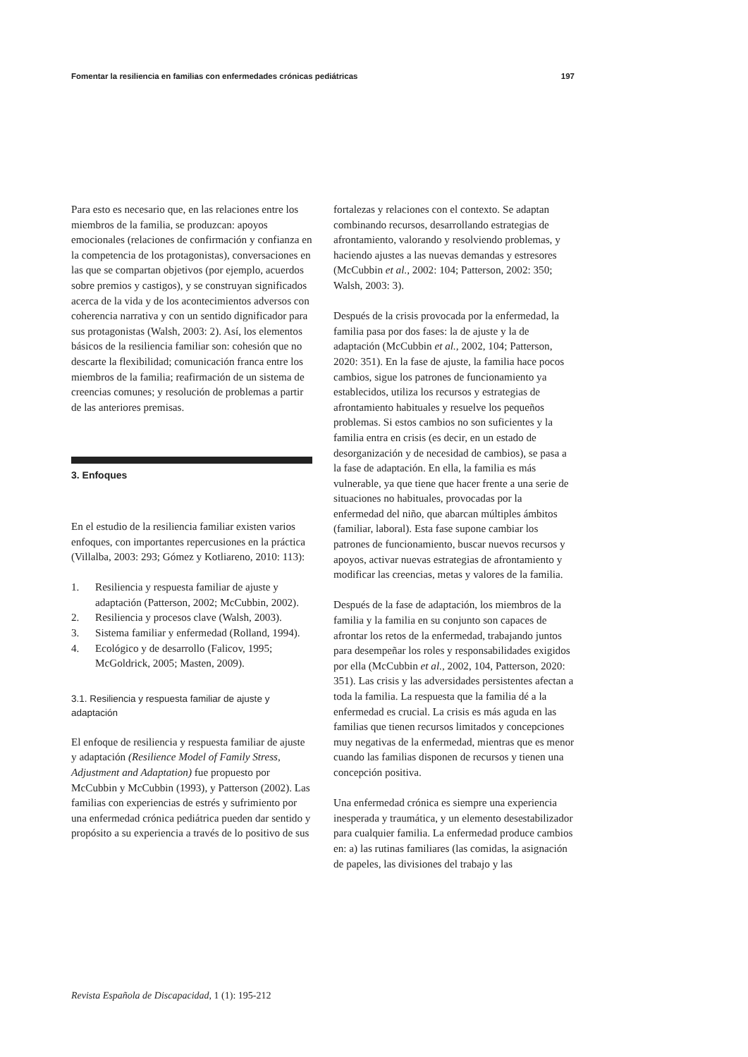Fomentar la resiliencia en familias con enfermedades crónicas pediátricas 197
Para esto es necesario que, en las relaciones entre los miembros de la familia, se produzcan: apoyos emocionales (relaciones de confirmación y confianza en la competencia de los protagonistas), conversaciones en las que se compartan objetivos (por ejemplo, acuerdos sobre premios y castigos), y se construyan significados acerca de la vida y de los acontecimientos adversos con coherencia narrativa y con un sentido dignificador para sus protagonistas (Walsh, 2003: 2). Así, los elementos básicos de la resiliencia familiar son: cohesión que no descarte la flexibilidad; comunicación franca entre los miembros de la familia; reafirmación de un sistema de creencias comunes; y resolución de problemas a partir de las anteriores premisas.
3. Enfoques
En el estudio de la resiliencia familiar existen varios enfoques, con importantes repercusiones en la práctica (Villalba, 2003: 293; Gómez y Kotliareno, 2010: 113):
1. Resiliencia y respuesta familiar de ajuste y adaptación (Patterson, 2002; McCubbin, 2002).
2. Resiliencia y procesos clave (Walsh, 2003).
3. Sistema familiar y enfermedad (Rolland, 1994).
4. Ecológico y de desarrollo (Falicov, 1995; McGoldrick, 2005; Masten, 2009).
3.1. Resiliencia y respuesta familiar de ajuste y adaptación
El enfoque de resiliencia y respuesta familiar de ajuste y adaptación (Resilience Model of Family Stress, Adjustment and Adaptation) fue propuesto por McCubbin y McCubbin (1993), y Patterson (2002). Las familias con experiencias de estrés y sufrimiento por una enfermedad crónica pediátrica pueden dar sentido y propósito a su experiencia a través de lo positivo de sus
fortalezas y relaciones con el contexto. Se adaptan combinando recursos, desarrollando estrategias de afrontamiento, valorando y resolviendo problemas, y haciendo ajustes a las nuevas demandas y estresores (McCubbin et al., 2002: 104; Patterson, 2002: 350; Walsh, 2003: 3).
Después de la crisis provocada por la enfermedad, la familia pasa por dos fases: la de ajuste y la de adaptación (McCubbin et al., 2002, 104; Patterson, 2020: 351). En la fase de ajuste, la familia hace pocos cambios, sigue los patrones de funcionamiento ya establecidos, utiliza los recursos y estrategias de afrontamiento habituales y resuelve los pequeños problemas. Si estos cambios no son suficientes y la familia entra en crisis (es decir, en un estado de desorganización y de necesidad de cambios), se pasa a la fase de adaptación. En ella, la familia es más vulnerable, ya que tiene que hacer frente a una serie de situaciones no habituales, provocadas por la enfermedad del niño, que abarcan múltiples ámbitos (familiar, laboral). Esta fase supone cambiar los patrones de funcionamiento, buscar nuevos recursos y apoyos, activar nuevas estrategias de afrontamiento y modificar las creencias, metas y valores de la familia.
Después de la fase de adaptación, los miembros de la familia y la familia en su conjunto son capaces de afrontar los retos de la enfermedad, trabajando juntos para desempeñar los roles y responsabilidades exigidos por ella (McCubbin et al., 2002, 104, Patterson, 2020: 351). Las crisis y las adversidades persistentes afectan a toda la familia. La respuesta que la familia dé a la enfermedad es crucial. La crisis es más aguda en las familias que tienen recursos limitados y concepciones muy negativas de la enfermedad, mientras que es menor cuando las familias disponen de recursos y tienen una concepción positiva.
Una enfermedad crónica es siempre una experiencia inesperada y traumática, y un elemento desestabilizador para cualquier familia. La enfermedad produce cambios en: a) las rutinas familiares (las comidas, la asignación de papeles, las divisiones del trabajo y las
Revista Española de Discapacidad, 1 (1): 195-212